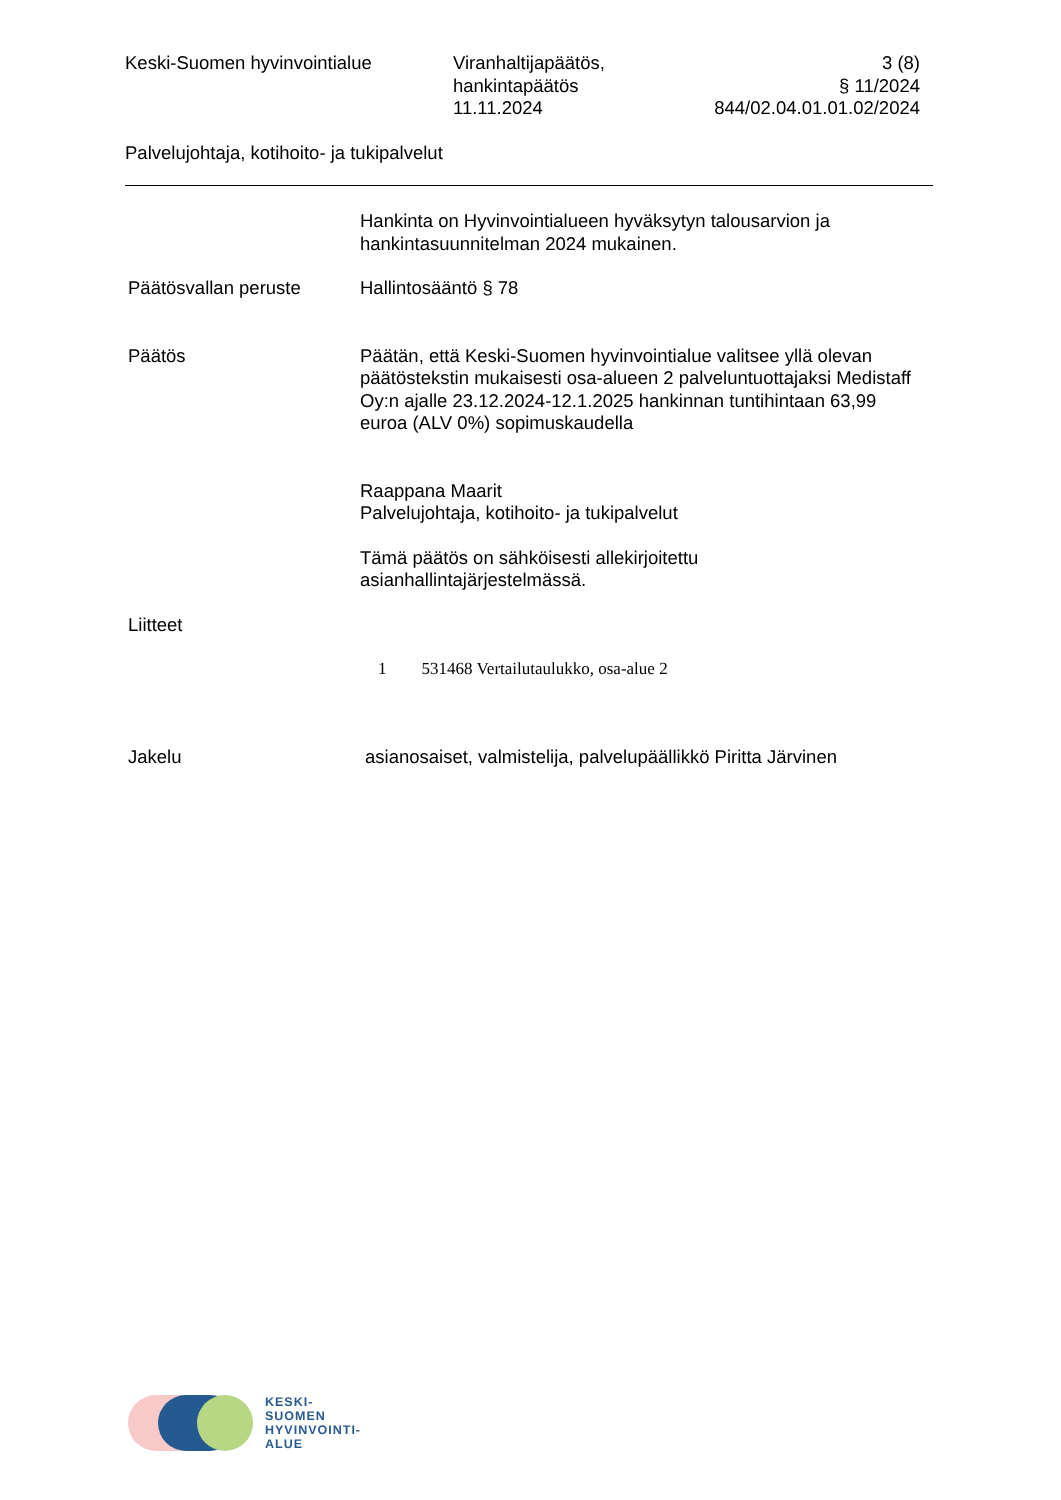Keski-Suomen hyvinvointialue Viranhaltijapäätös,
hankintapäätös
11.11.2024
3 (8)
§ 11/2024
844/02.04.01.01.02/2024
Palvelujohtaja, kotihoito- ja tukipalvelut
Hankinta on Hyvinvointialueen hyväksytyn talousarvion ja hankintasuunnitelman 2024 mukainen.
Päätösvallan peruste Hallintosääntö § 78
Päätös Päätän, että Keski-Suomen hyvinvointialue valitsee yllä olevan päätöstekstin mukaisesti osa-alueen 2 palveluntuottajaksi Medistaff Oy:n ajalle 23.12.2024-12.1.2025 hankinnan tuntihintaan 63,99 euroa (ALV 0%) sopimuskaudella
Raappana Maarit
Palvelujohtaja, kotihoito- ja tukipalvelut
Tämä päätös on sähköisesti allekirjoitettu asianhallintajärjestelmässä.
Liitteet
1 531468 Vertailutaulukko, osa-alue 2
Jakelu asianosaiset, valmistelija, palvelupäällikkö Piritta Järvinen
KESKI-
SUOMEN
HYVINVOINTI-
ALUE